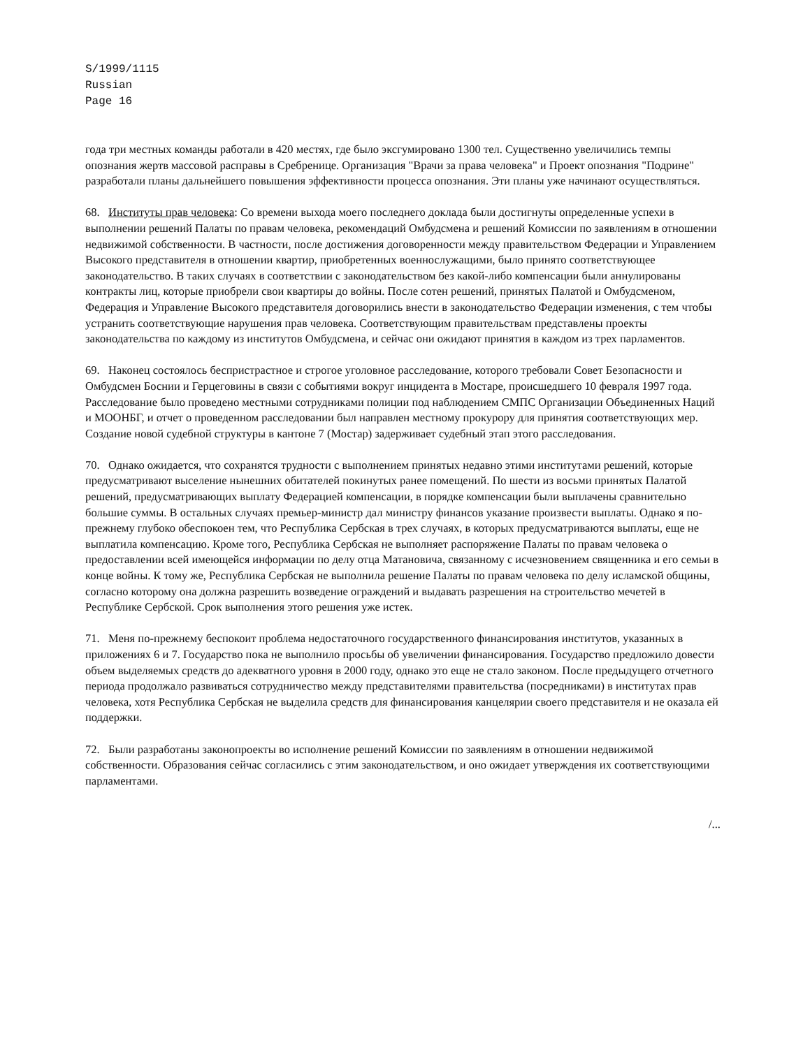S/1999/1115
Russian
Page 16
года три местных команды работали в 420 местях, где было эксгумировано 1300 тел. Существенно увеличились темпы опознания жертв массовой расправы в Сребренице. Организация "Врачи за права человека" и Проект опознания "Подрине" разработали планы дальнейшего повышения эффективности процесса опознания. Эти планы уже начинают осуществляться.
68. Институты прав человека: Со времени выхода моего последнего доклада были достигнуты определенные успехи в выполнении решений Палаты по правам человека, рекомендаций Омбудсмена и решений Комиссии по заявлениям в отношении недвижимой собственности. В частности, после достижения договоренности между правительством Федерации и Управлением Высокого представителя в отношении квартир, приобретенных военнослужащими, было принято соответствующее законодательство. В таких случаях в соответствии с законодательством без какой-либо компенсации были аннулированы контракты лиц, которые приобрели свои квартиры до войны. После сотен решений, принятых Палатой и Омбудсменом, Федерация и Управление Высокого представителя договорились внести в законодательство Федерации изменения, с тем чтобы устранить соответствующие нарушения прав человека. Соответствующим правительствам представлены проекты законодательства по каждому из институтов Омбудсмена, и сейчас они ожидают принятия в каждом из трех парламентов.
69. Наконец состоялось беспристрастное и строгое уголовное расследование, которого требовали Совет Безопасности и Омбудсмен Боснии и Герцеговины в связи с событиями вокруг инцидента в Мостаре, происшедшего 10 февраля 1997 года. Расследование было проведено местными сотрудниками полиции под наблюдением СМПС Организации Объединенных Наций и МООНБГ, и отчет о проведенном расследовании был направлен местному прокурору для принятия соответствующих мер. Создание новой судебной структуры в кантоне 7 (Мостар) задерживает судебный этап этого расследования.
70. Однако ожидается, что сохранятся трудности с выполнением принятых недавно этими институтами решений, которые предусматривают выселение нынешних обитателей покинутых ранее помещений. По шести из восьми принятых Палатой решений, предусматривающих выплату Федерацией компенсации, в порядке компенсации были выплачены сравнительно большие суммы. В остальных случаях премьер-министр дал министру финансов указание произвести выплаты. Однако я по-прежнему глубоко обеспокоен тем, что Республика Сербская в трех случаях, в которых предусматриваются выплаты, еще не выплатила компенсацию. Кроме того, Республика Сербская не выполняет распоряжение Палаты по правам человека о предоставлении всей имеющейся информации по делу отца Матановича, связанному с исчезновением священника и его семьи в конце войны. К тому же, Республика Сербская не выполнила решение Палаты по правам человека по делу исламской общины, согласно которому она должна разрешить возведение ограждений и выдавать разрешения на строительство мечетей в Республике Сербской. Срок выполнения этого решения уже истек.
71. Меня по-прежнему беспокоит проблема недостаточного государственного финансирования институтов, указанных в приложениях 6 и 7. Государство пока не выполнило просьбы об увеличении финансирования. Государство предложило довести объем выделяемых средств до адекватного уровня в 2000 году, однако это еще не стало законом. После предыдущего отчетного периода продолжало развиваться сотрудничество между представителями правительства (посредниками) в институтах прав человека, хотя Республика Сербская не выделила средств для финансирования канцелярии своего представителя и не оказала ей поддержки.
72. Были разработаны законопроекты во исполнение решений Комиссии по заявлениям в отношении недвижимой собственности. Образования сейчас согласились с этим законодательством, и оно ожидает утверждения их соответствующими парламентами.
/...